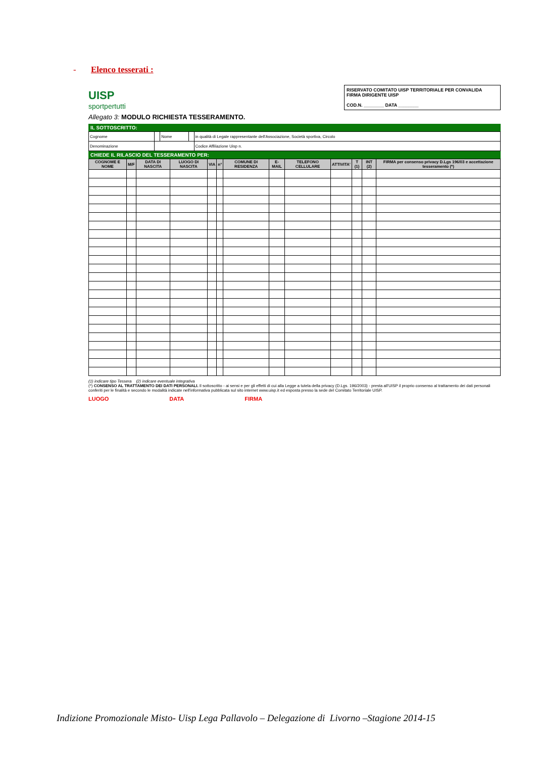- Elenco tesserati :
UISP
sportpertutti
RISERVATO COMITATO UISP TERRITORIALE PER CONVALIDA
FIRMA DIRIGENTE UISP
COD.N. ________ DATA ________
Allegato 3: MODULO RICHIESTA TESSERAMENTO.
IL SOTTOSCRITTO:
| Cognome | | Nome | | in qualità di Legale rappresentante dell'Associazione, Società sportiva, Circolo |
| Denominazione | | | | Codice Affiliazione Uisp n. |
CHIEDE IL RILASCIO DEL TESSERAMENTO PER:
| COGNOME E NOME | M/F | DATA DI NASCITA | LUOGO DI NASCITA | VIA | n° | COMUNE DI RESIDENZA | E-MAIL | TELEFONO CELLULARE | ATTIVITA' | T (1) | INT (2) | FIRMA per consenso privacy D.Lgs 196/03 e accettazione tesseramento (*) |
| --- | --- | --- | --- | --- | --- | --- | --- | --- | --- | --- | --- | --- |
(1) indicare tipo Tessera (2) indicare eventuale integrativa
(*) CONSENSO AL TRATTAMENTO DEI DATI PERSONALI. Il sottoscritto - ai sensi e per gli effetti di cui alla Legge a tutela della privacy (D.Lgs. 196/2003) - presta all'UISP il proprio consenso al trattamento dei dati personali conferiti per le finalità e secondo le modalità indicate nell'informativa pubblicata sul sito internet www.uisp.it ed esposta presso la sede del Comitato Territoriale UISP.
LUOGO DATA FIRMA
Indizione Promozionale Misto- Uisp Lega Pallavolo – Delegazione di Livorno –Stagione 2014-15